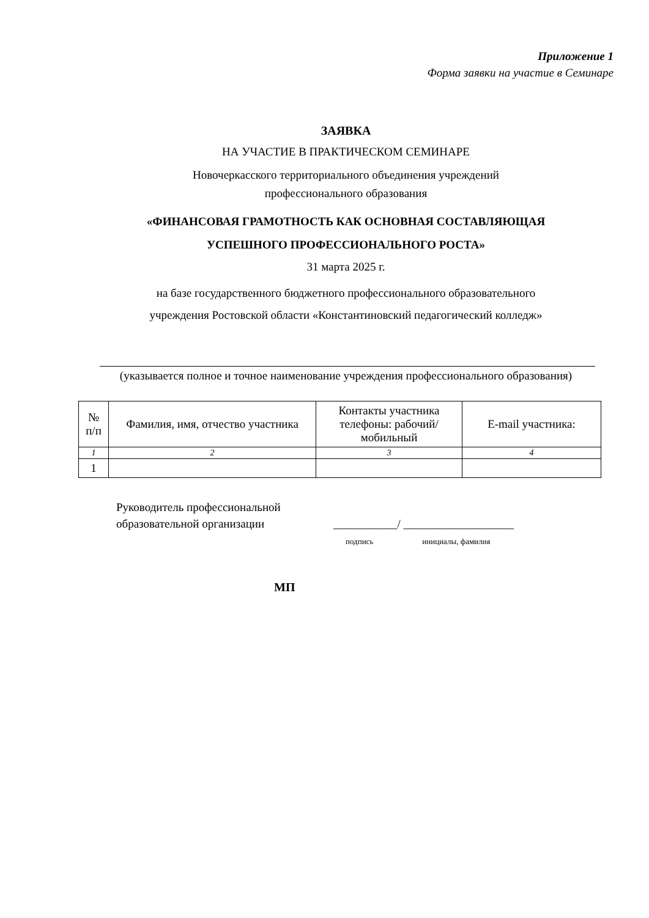Приложение 1
Форма заявки на участие в Семинаре
ЗАЯВКА
НА УЧАСТИЕ В ПРАКТИЧЕСКОМ СЕМИНАРЕ
Новочеркасского территориального объединения учреждений
профессионального образования
«ФИНАНСОВАЯ ГРАМОТНОСТЬ КАК ОСНОВНАЯ СОСТАВЛЯЮЩАЯ
УСПЕШНОГО ПРОФЕССИОНАЛЬНОГО РОСТА»
31 марта 2025 г.
на базе государственного бюджетного профессионального образовательного
учреждения Ростовской области «Константиновский педагогический колледж»
(указывается полное и точное наименование учреждения профессионального образования)
| № п/п | Фамилия, имя, отчество участника | Контакты участника телефоны: рабочий/ мобильный | E-mail участника: |
| --- | --- | --- | --- |
| 1 | 2 | 3 | 4 |
| 1 | | | |
Руководитель профессиональной
образовательной организации
___________/ ___________________
подпись инициалы, фамилия
МП